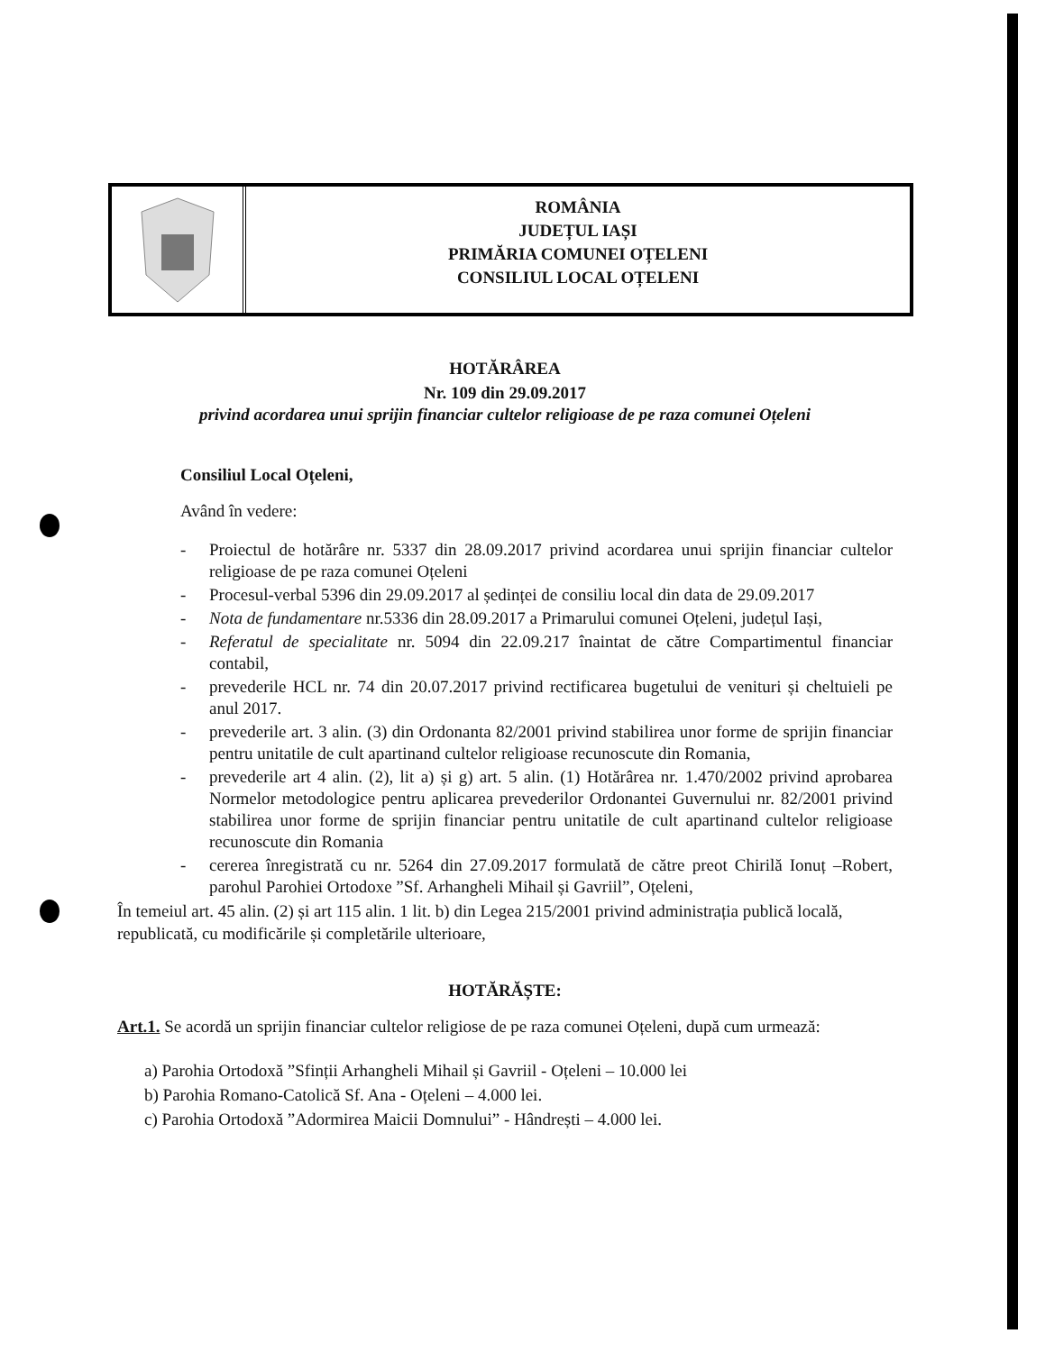ROMÂNIA
JUDEȚUL IAȘI
PRIMĂRIA COMUNEI OȚELENI
CONSILIUL LOCAL OȚELENI
HOTĂRÂREA
Nr. 109 din 29.09.2017
privind acordarea unui sprijin financiar cultelor religioase de pe raza comunei Oțeleni
Consiliul Local Oțeleni,
Având în vedere:
- Proiectul de hotărâre nr. 5337 din 28.09.2017 privind acordarea unui sprijin financiar cultelor religioase de pe raza comunei Oțeleni
- Procesul-verbal 5396 din 29.09.2017 al ședinței de consiliu local din data de 29.09.2017
- Nota de fundamentare nr.5336 din 28.09.2017 a Primarului comunei Oțeleni, județul Iași,
- Referatul de specialitate nr. 5094 din 22.09.217 înaintat de către Compartimentul financiar contabil,
- prevederile HCL nr. 74 din 20.07.2017 privind rectificarea bugetului de venituri și cheltuieli pe anul 2017.
- prevederile art. 3 alin. (3) din Ordonanta 82/2001 privind stabilirea unor forme de sprijin financiar pentru unitatile de cult apartinand cultelor religioase recunoscute din Romania,
- prevederile art 4 alin. (2), lit a) și g) art. 5 alin. (1) Hotărârea nr. 1.470/2002 privind aprobarea Normelor metodologice pentru aplicarea prevederilor Ordonantei Guvernului nr. 82/2001 privind stabilirea unor forme de sprijin financiar pentru unitatile de cult apartinand cultelor religioase recunoscute din Romania
- cererea înregistrată cu nr. 5264 din 27.09.2017 formulată de către preot Chirilă Ionuț –Robert, parohul Parohiei Ortodoxe ”Sf. Arhangheli Mihail și Gavriil”, Oțeleni,
În temeiul art. 45 alin. (2) și art 115 alin. 1 lit. b) din Legea 215/2001 privind administrația publică locală, republicată, cu modificările și completările ulterioare,
HOTĂRĂȘTE:
Art.1. Se acordă un sprijin financiar cultelor religiose de pe raza comunei Oțeleni, după cum urmează:
a) Parohia Ortodoxă ”Sfinții Arhangheli Mihail și Gavriil - Oțeleni – 10.000 lei
b) Parohia Romano-Catolică Sf. Ana - Oțeleni – 4.000 lei.
c) Parohia Ortodoxă ”Adormirea Maicii Domnului” - Hândrești – 4.000 lei.